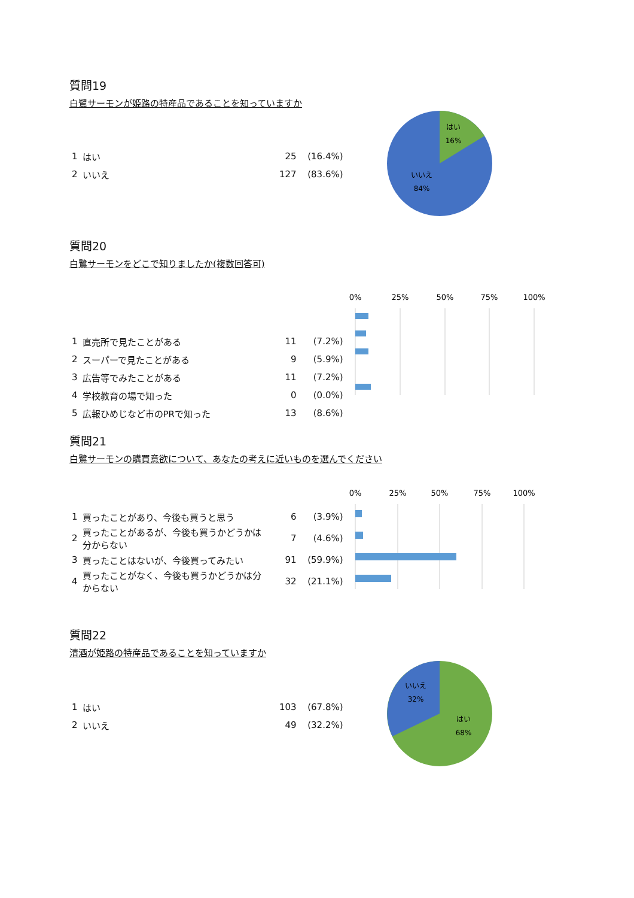質問19
白鷺サーモンが姫路の特産品であることを知っていますか
| 1 | はい | 25 | (16.4%) |
| 2 | いいえ | 127 | (83.6%) |
はい
16%
いいえ
84%
質問20
白鷺サーモンをどこで知りましたか(複数回答可)
| 1 | 直売所で見たことがある | 11 | (7.2%) |
| 2 | スーパーで見たことがある | 9 | (5.9%) |
| 3 | 広告等でみたことがある | 11 | (7.2%) |
| 4 | 学校教育の場で知った | 0 | (0.0%) |
| 5 | 広報ひめじなど市のPRで知った | 13 | (8.6%) |
0%
25%
50%
75%
100%
質問21
白鷺サーモンの購買意欲について、あなたの考えに近いものを選んでください
| 1 | 買ったことがあり、今後も買うと思う | 6 | (3.9%) |
| 2 | 買ったことがあるが、今後も買うかどうかは分からない | 7 | (4.6%) |
| 3 | 買ったことはないが、今後買ってみたい | 91 | (59.9%) |
| 4 | 買ったことがなく、今後も買うかどうかは分からない | 32 | (21.1%) |
0%
25%
50%
75%
100%
質問22
清酒が姫路の特産品であることを知っていますか
| 1 | はい | 103 | (67.8%) |
| 2 | いいえ | 49 | (32.2%) |
いいえ
32%
はい
68%